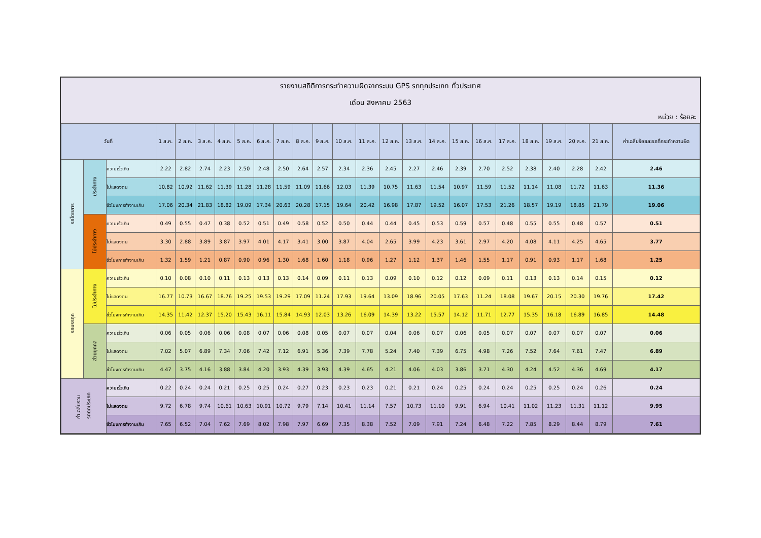รายงานสถิติการกระทำความผิดจากระบบ GPS รถทุกประเภท ทั่วประเทศ
เดือน สิงหาคม 2563
หน่วย : ร้อยละ
| วันที่ | | | 1 ส.ค. | 2 ส.ค. | 3 ส.ค. | 4 ส.ค. | 5 ส.ค. | 6 ส.ค. | 7 ส.ค. | 8 ส.ค. | 9 ส.ค. | 10 ส.ค. | 11 ส.ค. | 12 ส.ค. | 13 ส.ค. | 14 ส.ค. | 15 ส.ค. | 16 ส.ค. | 17 ส.ค. | 18 ส.ค. | 19 ส.ค. | 20 ส.ค. | 21 ส.ค. | ค่าเฉลี่ยร้อยละรถที่กระทำความผิด |
| --- | --- | --- | --- | --- | --- | --- | --- | --- | --- | --- | --- | --- | --- | --- | --- | --- | --- | --- | --- | --- | --- | --- | --- | --- |
| รถโดยสาร | ประจำทาง | ความเร็วเกิน | 2.22 | 2.82 | 2.74 | 2.23 | 2.50 | 2.48 | 2.50 | 2.64 | 2.57 | 2.34 | 2.36 | 2.45 | 2.27 | 2.46 | 2.39 | 2.70 | 2.52 | 2.38 | 2.40 | 2.28 | 2.42 | 2.46 |
| | | ไม่แสดงตน | 10.82 | 10.92 | 11.62 | 11.39 | 11.28 | 11.28 | 11.59 | 11.09 | 11.66 | 12.03 | 11.39 | 10.75 | 11.63 | 11.54 | 10.97 | 11.59 | 11.52 | 11.14 | 11.08 | 11.72 | 11.63 | 11.36 |
| | | ชั่วโมงการทำงานเกิน | 17.06 | 20.34 | 21.83 | 18.82 | 19.09 | 17.34 | 20.63 | 20.28 | 17.15 | 19.64 | 20.42 | 16.98 | 17.87 | 19.52 | 16.07 | 17.53 | 21.26 | 18.57 | 19.19 | 18.85 | 21.79 | 19.06 |
| | ไม่ประจำทาง | ความเร็วเกิน | 0.49 | 0.55 | 0.47 | 0.38 | 0.52 | 0.51 | 0.49 | 0.58 | 0.52 | 0.50 | 0.44 | 0.44 | 0.45 | 0.53 | 0.59 | 0.57 | 0.48 | 0.55 | 0.55 | 0.48 | 0.57 | 0.51 |
| | | ไม่แสดงตน | 3.30 | 2.88 | 3.89 | 3.87 | 3.97 | 4.01 | 4.17 | 3.41 | 3.00 | 3.87 | 4.04 | 2.65 | 3.99 | 4.23 | 3.61 | 2.97 | 4.20 | 4.08 | 4.11 | 4.25 | 4.65 | 3.77 |
| | | ชั่วโมงการทำงานเกิน | 1.32 | 1.59 | 1.21 | 0.87 | 0.90 | 0.96 | 1.30 | 1.68 | 1.60 | 1.18 | 0.96 | 1.27 | 1.12 | 1.37 | 1.46 | 1.55 | 1.17 | 0.91 | 0.93 | 1.17 | 1.68 | 1.25 |
| รถบรรทุก | ไม่ประจำทาง | ความเร็วเกิน | 0.10 | 0.08 | 0.10 | 0.11 | 0.13 | 0.13 | 0.13 | 0.14 | 0.09 | 0.11 | 0.13 | 0.09 | 0.10 | 0.12 | 0.12 | 0.09 | 0.11 | 0.13 | 0.13 | 0.14 | 0.15 | 0.12 |
| | | ไม่แสดงตน | 16.77 | 10.73 | 16.67 | 18.76 | 19.25 | 19.53 | 19.29 | 17.09 | 11.24 | 17.93 | 19.64 | 13.09 | 18.96 | 20.05 | 17.63 | 11.24 | 18.08 | 19.67 | 20.15 | 20.30 | 19.76 | 17.42 |
| | | ชั่วโมงการทำงานเกิน | 14.35 | 11.42 | 12.37 | 15.20 | 15.43 | 16.11 | 15.84 | 14.93 | 12.03 | 13.26 | 16.09 | 14.39 | 13.22 | 15.57 | 14.12 | 11.71 | 12.77 | 15.35 | 16.18 | 16.89 | 16.85 | 14.48 |
| | ส่วนบุคคล | ความเร็วเกิน | 0.06 | 0.05 | 0.06 | 0.06 | 0.08 | 0.07 | 0.06 | 0.08 | 0.05 | 0.07 | 0.07 | 0.04 | 0.06 | 0.07 | 0.06 | 0.05 | 0.07 | 0.07 | 0.07 | 0.07 | 0.07 | 0.06 |
| | | ไม่แสดงตน | 7.02 | 5.07 | 6.89 | 7.34 | 7.06 | 7.42 | 7.12 | 6.91 | 5.36 | 7.39 | 7.78 | 5.24 | 7.40 | 7.39 | 6.75 | 4.98 | 7.26 | 7.52 | 7.64 | 7.61 | 7.47 | 6.89 |
| | | ชั่วโมงการทำงานเกิน | 4.47 | 3.75 | 4.16 | 3.88 | 3.84 | 4.20 | 3.93 | 4.39 | 3.93 | 4.39 | 4.65 | 4.21 | 4.06 | 4.03 | 3.86 | 3.71 | 4.30 | 4.24 | 4.52 | 4.36 | 4.69 | 4.17 |
| ค่าเฉลี่ยรวม รถทุกประเภท | | ความเร็วเกิน | 0.22 | 0.24 | 0.24 | 0.21 | 0.25 | 0.25 | 0.24 | 0.27 | 0.23 | 0.23 | 0.23 | 0.21 | 0.21 | 0.24 | 0.25 | 0.24 | 0.24 | 0.25 | 0.25 | 0.24 | 0.26 | 0.24 |
| | | ไม่แสดงตน | 9.72 | 6.78 | 9.74 | 10.61 | 10.63 | 10.91 | 10.72 | 9.79 | 7.14 | 10.41 | 11.14 | 7.57 | 10.73 | 11.10 | 9.91 | 6.94 | 10.41 | 11.02 | 11.23 | 11.31 | 11.12 | 9.95 |
| | | ชั่วโมงการทำงานเกิน | 7.65 | 6.52 | 7.04 | 7.62 | 7.69 | 8.02 | 7.98 | 7.97 | 6.69 | 7.35 | 8.38 | 7.52 | 7.09 | 7.91 | 7.24 | 6.48 | 7.22 | 7.85 | 8.29 | 8.44 | 8.79 | 7.61 |